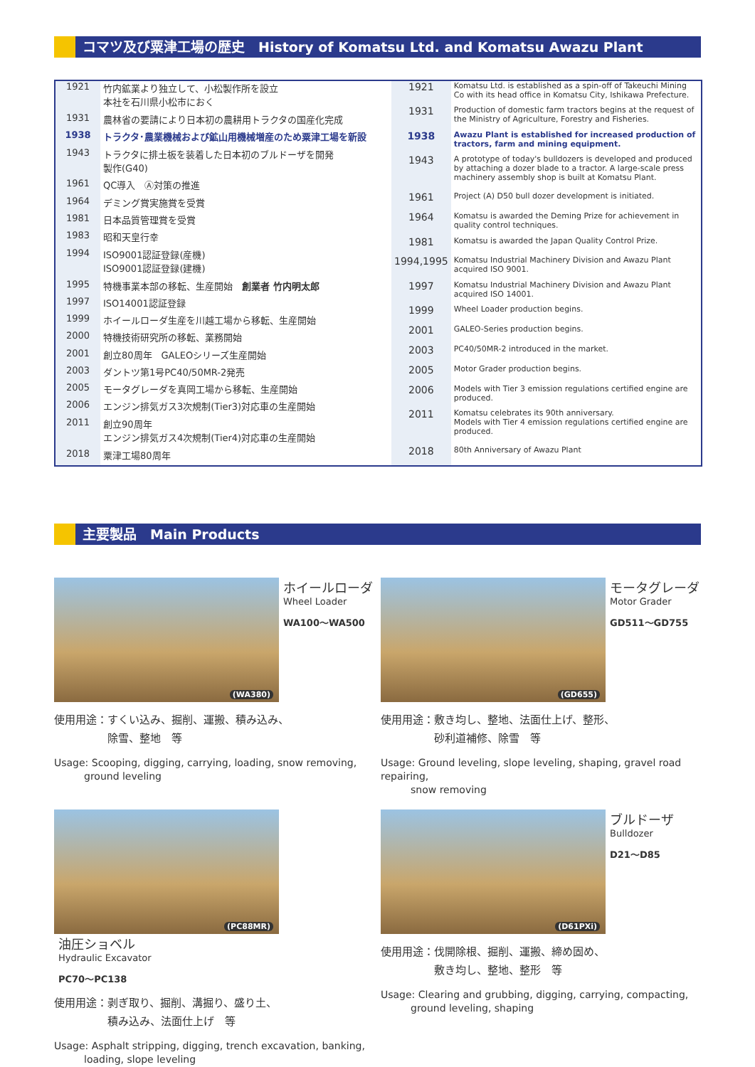コマツ及び粟津工場の歴史　History of Komatsu Ltd. and Komatsu Awazu Plant
| 1921 | 竹内鉱業より独立して、小松製作所を設立 本社を石川県小松市におく |
| 1931 | 農林省の要請により日本初の農耕用トラクタの国産化完成 |
| 1938 | トラクタ･農業機械および鉱山用機械増産のため粟津工場を新設 |
| 1943 | トラクタに排土板を装着した日本初のブルドーザを開発 製作(G40) |
| 1961 | QC導入 Ⓐ対策の推進 |
| 1964 | デミング賞実施賞を受賞 |
| 1981 | 日本品質管理賞を受賞 |
| 1983 | 昭和天皇行幸 |
| 1994 | ISO9001認証登録(産機) ISO9001認証登録(建機) |
| 1995 | 特機事業本部の移転、生産開始 創業者 竹内明太郎 |
| 1997 | ISO14001認証登録 |
| 1999 | ホイールローダ生産を川越工場から移転、生産開始 |
| 2000 | 特機技術研究所の移転、業務開始 |
| 2001 | 創立80周年 GALEOシリーズ生産開始 |
| 2003 | ダントツ第1号PC40/50MR-2発売 |
| 2005 | モータグレーダを真岡工場から移転、生産開始 |
| 2006 | エンジン排気ガス3次規制(Tier3)対応車の生産開始 |
| 2011 | 創立90周年 エンジン排気ガス4次規制(Tier4)対応車の生産開始 |
| 2018 | 粟津工場80周年 |
| 1921 | Komatsu Ltd. is established as a spin-off of Takeuchi Mining Co with its head office in Komatsu City, Ishikawa Prefecture. |
| 1931 | Production of domestic farm tractors begins at the request of the Ministry of Agriculture, Forestry and Fisheries. |
| 1938 | Awazu Plant is established for increased production of tractors, farm and mining equipment. |
| 1943 | A prototype of today's bulldozers is developed and produced by attaching a dozer blade to a tractor. A large-scale press machinery assembly shop is built at Komatsu Plant. |
| 1961 | Project (A) D50 bull dozer development is initiated. |
| 1964 | Komatsu is awarded the Deming Prize for achievement in quality control techniques. |
| 1981 | Komatsu is awarded the Japan Quality Control Prize. |
| 1994,1995 | Komatsu Industrial Machinery Division and Awazu Plant acquired ISO 9001. |
| 1997 | Komatsu Industrial Machinery Division and Awazu Plant acquired ISO 14001. |
| 1999 | Wheel Loader production begins. |
| 2001 | GALEO-Series production begins. |
| 2003 | PC40/50MR-2 introduced in the market. |
| 2005 | Motor Grader production begins. |
| 2006 | Models with Tier 3 emission regulations certified engine are produced. |
| 2011 | Komatsu celebrates its 90th anniversary. Models with Tier 4 emission regulations certified engine are produced. |
| 2018 | 80th Anniversary of Awazu Plant |
主要製品　Main Products
(WA380)
ホイールローダ
Wheel Loader WA100～WA500
使用用途：すくい込み、掘削、運搬、積み込み、
　　　　　除雪、整地　等
Usage: Scooping, digging, carrying, loading, snow removing,
　　　ground leveling
(GD655)
モータグレーダ
Motor Grader GD511～GD755
使用用途：敷き均し、整地、法面仕上げ、整形、
　　　　　砂利道補修、除雪　等
Usage: Ground leveling, slope leveling, shaping, gravel road repairing,
　　　snow removing
(PC88MR)
油圧ショベル
Hydraulic Excavator PC70～PC138
使用用途：剥ぎ取り、掘削、溝掘り、盛り土、
　　　　　積み込み、法面仕上げ　等
Usage: Asphalt stripping, digging, trench excavation, banking,
　　　loading, slope leveling
(D61PXi)
ブルドーザ
Bulldozer D21～D85
使用用途：伐開除根、掘削、運搬、締め固め、
　　　　　敷き均し、整地、整形　等
Usage: Clearing and grubbing, digging, carrying, compacting,
　　　ground leveling, shaping